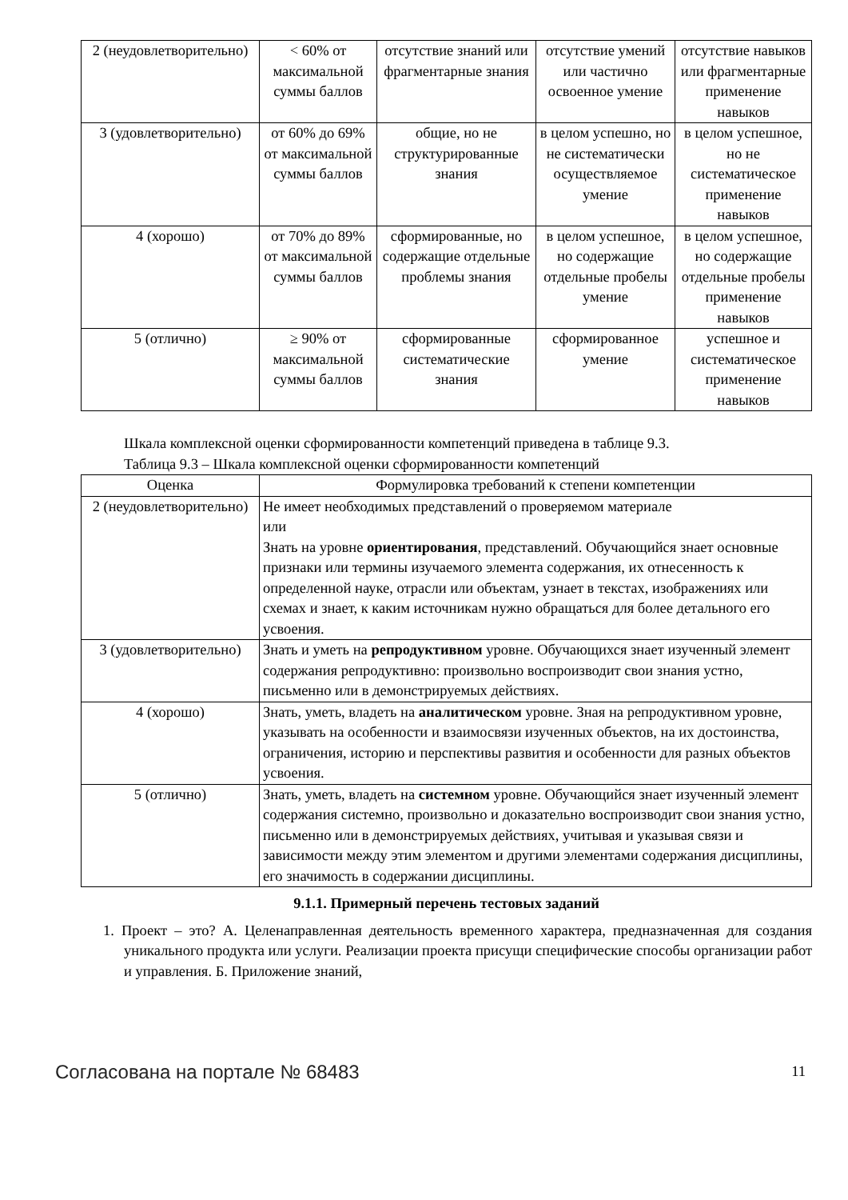| 2 (неудовлетворительно) | < 60% от максимальной суммы баллов | отсутствие знаний или фрагментарные знания | отсутствие умений или частично освоенное умение | отсутствие навыков или фрагментарные применение навыков |
| 3 (удовлетворительно) | от 60% до 69% от максимальной суммы баллов | общие, но не структурированные знания | в целом успешно, но не систематически осуществляемое умение | в целом успешное, но не систематическое применение навыков |
| 4 (хорошо) | от 70% до 89% от максимальной суммы баллов | сформированные, но содержащие отдельные проблемы знания | в целом успешное, но содержащие отдельные пробелы умение | в целом успешное, но содержащие отдельные пробелы применение навыков |
| 5 (отлично) | ≥ 90% от максимальной суммы баллов | сформированные систематические знания | сформированное умение | успешное и систематическое применение навыков |
Шкала комплексной оценки сформированности компетенций приведена в таблице 9.3.
Таблица 9.3 – Шкала комплексной оценки сформированности компетенций
| Оценка | Формулировка требований к степени компетенции |
| --- | --- |
| 2 (неудовлетворительно) | Не имеет необходимых представлений о проверяемом материале или Знать на уровне ориентирования , представлений. Обучающийся знает основные признаки или термины изучаемого элемента содержания, их отнесенность к определенной науке, отрасли или объектам, узнает в текстах, изображениях или схемах и знает, к каким источникам нужно обращаться для более детального его усвоения. |
| 3 (удовлетворительно) | Знать и уметь на репродуктивном уровне. Обучающихся знает изученный элемент содержания репродуктивно: произвольно воспроизводит свои знания устно, письменно или в демонстрируемых действиях. |
| 4 (хорошо) | Знать, уметь, владеть на аналитическом уровне. Зная на репродуктивном уровне, указывать на особенности и взаимосвязи изученных объектов, на их достоинства, ограничения, историю и перспективы развития и особенности для разных объектов усвоения. |
| 5 (отлично) | Знать, уметь, владеть на системном уровне. Обучающийся знает изученный элемент содержания системно, произвольно и доказательно воспроизводит свои знания устно, письменно или в демонстрируемых действиях, учитывая и указывая связи и зависимости между этим элементом и другими элементами содержания дисциплины, его значимость в содержании дисциплины. |
9.1.1. Примерный перечень тестовых заданий
1. Проект – это? А. Целенаправленная деятельность временного характера, предназначенная для создания уникального продукта или услуги. Реализации проекта присущи специфические способы организации работ и управления. Б. Приложение знаний,
Согласована на портале № 68483 11